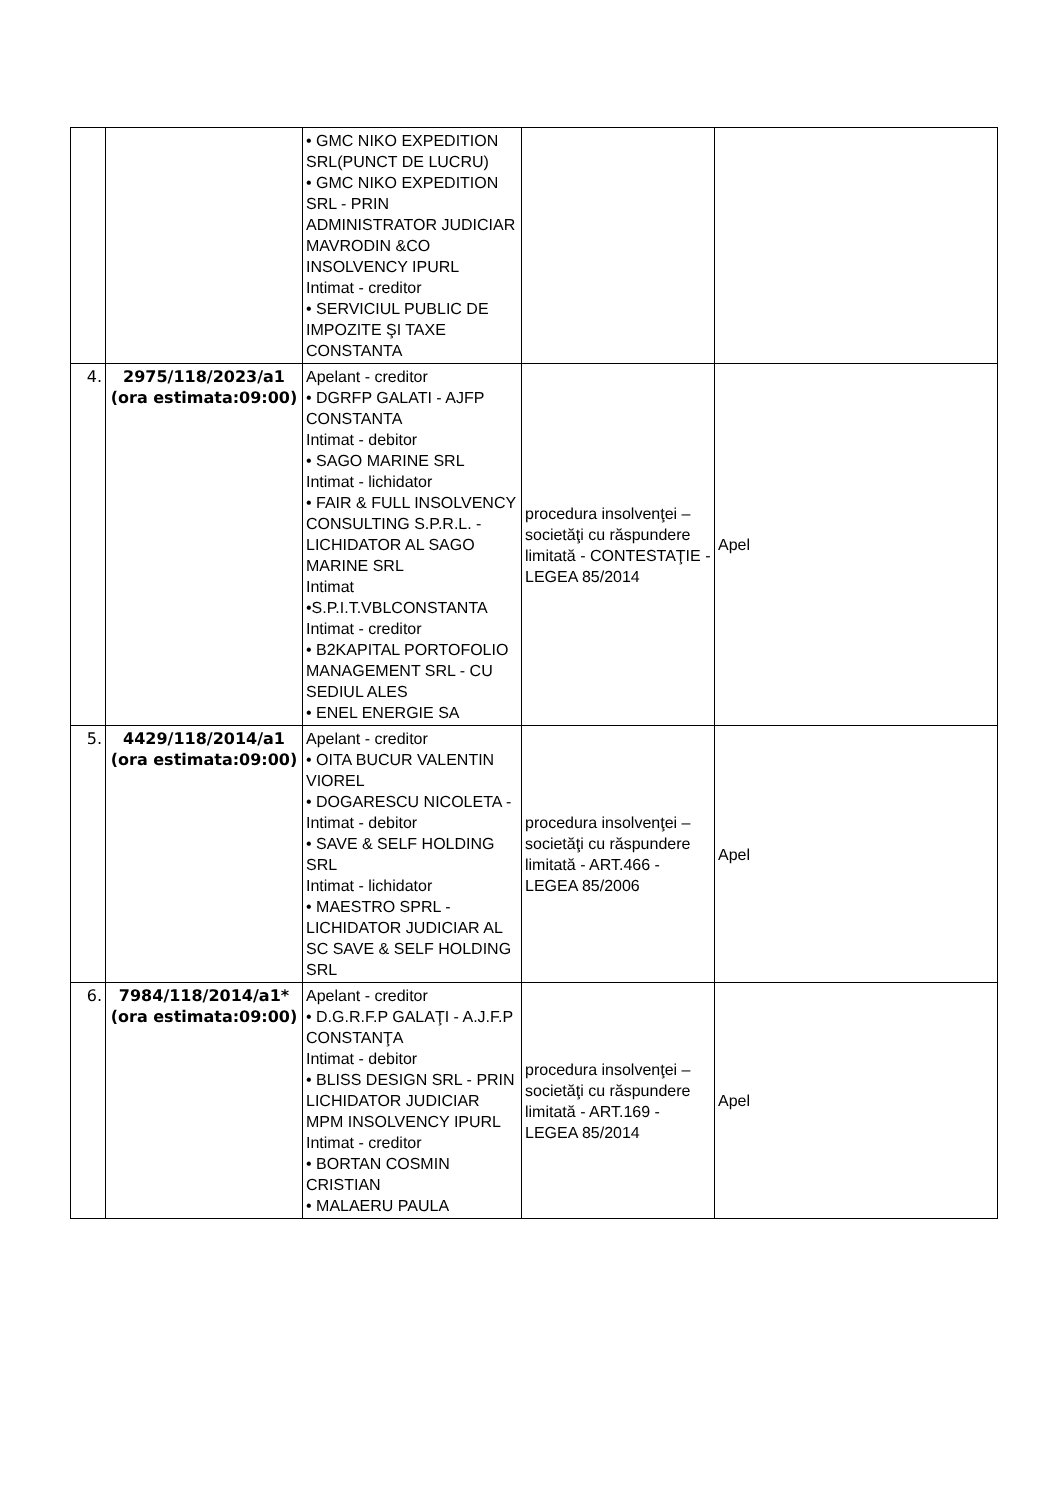| | | • GMC NIKO EXPEDITION SRL(PUNCT DE LUCRU) • GMC NIKO EXPEDITION SRL - PRIN ADMINISTRATOR JUDICIAR MAVRODIN &CO INSOLVENCY IPURL Intimat - creditor • SERVICIUL PUBLIC DE IMPOZITE ŞI TAXE CONSTANTA | | |
| 4. | 2975/118/2023/a1 (ora estimata:09:00) | Apelant - creditor • DGRFP GALATI - AJFP CONSTANTA Intimat - debitor • SAGO MARINE SRL Intimat - lichidator • FAIR & FULL INSOLVENCY CONSULTING S.P.R.L. - LICHIDATOR AL SAGO MARINE SRL Intimat •S.P.I.T.VBLCONSTANTA Intimat - creditor • B2KAPITAL PORTOFOLIO MANAGEMENT SRL - CU SEDIUL ALES • ENEL ENERGIE SA | procedura insolvenţei – societăţi cu răspundere limitată - CONTESTAŢIE - LEGEA 85/2014 | Apel |
| 5. | 4429/118/2014/a1 (ora estimata:09:00) | Apelant - creditor • OITA BUCUR VALENTIN VIOREL • DOGARESCU NICOLETA - Intimat - debitor • SAVE & SELF HOLDING SRL Intimat - lichidator • MAESTRO SPRL - LICHIDATOR JUDICIAR AL SC SAVE & SELF HOLDING SRL | procedura insolvenţei – societăţi cu răspundere limitată - ART.466 - LEGEA 85/2006 | Apel |
| 6. | 7984/118/2014/a1* (ora estimata:09:00) | Apelant - creditor • D.G.R.F.P GALAŢI - A.J.F.P CONSTANŢA Intimat - debitor • BLISS DESIGN SRL - PRIN LICHIDATOR JUDICIAR MPM INSOLVENCY IPURL Intimat - creditor • BORTAN COSMIN CRISTIAN • MALAERU PAULA | procedura insolvenţei – societăţi cu răspundere limitată - ART.169 - LEGEA 85/2014 | Apel |